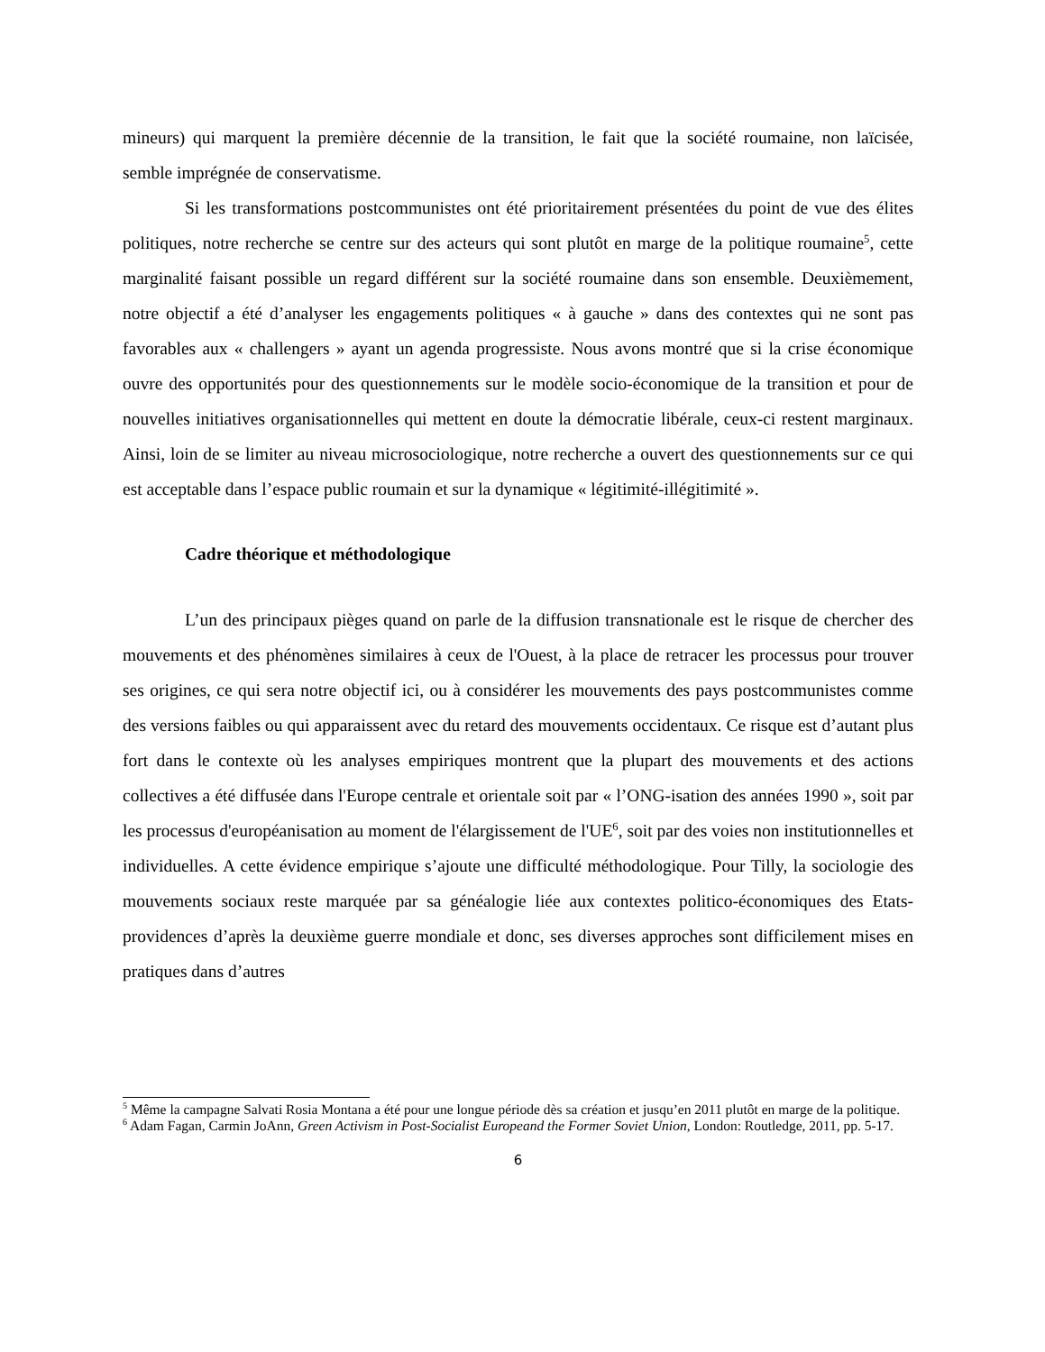mineurs) qui marquent la première décennie de la transition, le fait que la société roumaine, non laïcisée, semble imprégnée de conservatisme.
Si les transformations postcommunistes ont été prioritairement présentées du point de vue des élites politiques, notre recherche se centre sur des acteurs qui sont plutôt en marge de la politique roumaine<sup>5</sup>, cette marginalité faisant possible un regard différent sur la société roumaine dans son ensemble. Deuxièmement, notre objectif a été d’analyser les engagements politiques « à gauche » dans des contextes qui ne sont pas favorables aux « challengers » ayant un agenda progressiste. Nous avons montré que si la crise économique ouvre des opportunités pour des questionnements sur le modèle socio-économique de la transition et pour de nouvelles initiatives organisationnelles qui mettent en doute la démocratie libérale, ceux-ci restent marginaux. Ainsi, loin de se limiter au niveau microsociologique, notre recherche a ouvert des questionnements sur ce qui est acceptable dans l’espace public roumain et sur la dynamique « légitimité-illégitimité ».
Cadre théorique et méthodologique
L’un des principaux pièges quand on parle de la diffusion transnationale est le risque de chercher des mouvements et des phénomènes similaires à ceux de l'Ouest, à la place de retracer les processus pour trouver ses origines, ce qui sera notre objectif ici, ou à considérer les mouvements des pays postcommunistes comme des versions faibles ou qui apparaissent avec du retard des mouvements occidentaux. Ce risque est d’autant plus fort dans le contexte où les analyses empiriques montrent que la plupart des mouvements et des actions collectives a été diffusée dans l'Europe centrale et orientale soit par « l’ONG-isation des années 1990 », soit par les processus d'européanisation au moment de l'élargissement de l'UE<sup>6</sup>, soit par des voies non institutionnelles et individuelles. A cette évidence empirique s’ajoute une difficulté méthodologique. Pour Tilly, la sociologie des mouvements sociaux reste marquée par sa généalogie liée aux contextes politico-économiques des Etats-providences d’après la deuxième guerre mondiale et donc, ses diverses approches sont difficilement mises en pratiques dans d’autres
<sup>5</sup> Même la campagne Salvati Rosia Montana a été pour une longue période dès sa création et jusqu’en 2011 plutôt en marge de la politique.
<sup>6</sup> Adam Fagan, Carmin JoAnn, Green Activism in Post-Socialist Europeand the Former Soviet Union, London: Routledge, 2011, pp. 5-17.
6